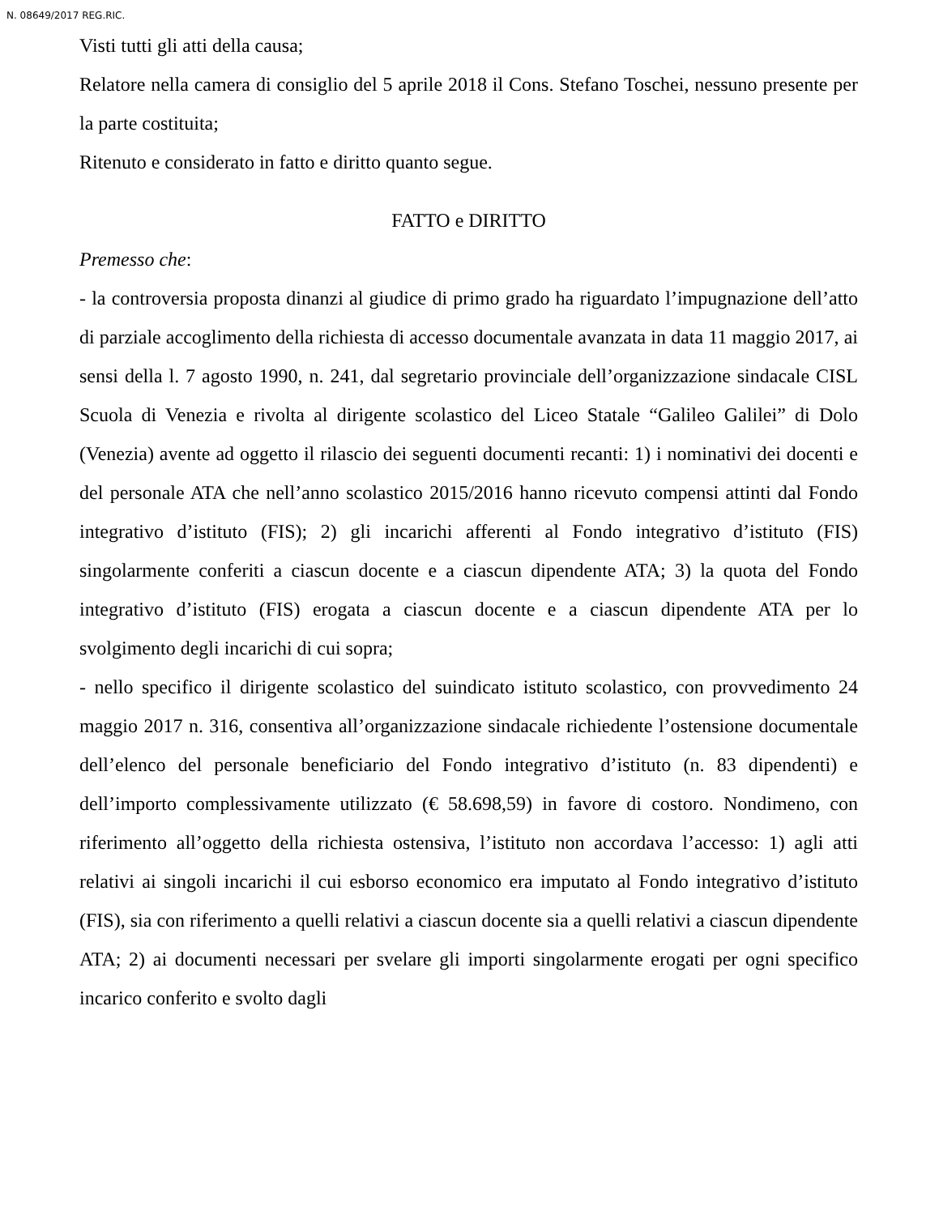N. 08649/2017 REG.RIC.
Visti tutti gli atti della causa;
Relatore nella camera di consiglio del 5 aprile 2018 il Cons. Stefano Toschei, nessuno presente per la parte costituita;
Ritenuto e considerato in fatto e diritto quanto segue.
FATTO e DIRITTO
Premesso che:
- la controversia proposta dinanzi al giudice di primo grado ha riguardato l’impugnazione dell’atto di parziale accoglimento della richiesta di accesso documentale avanzata in data 11 maggio 2017, ai sensi della l. 7 agosto 1990, n. 241, dal segretario provinciale dell’organizzazione sindacale CISL Scuola di Venezia e rivolta al dirigente scolastico del Liceo Statale “Galileo Galilei” di Dolo (Venezia) avente ad oggetto il rilascio dei seguenti documenti recanti: 1) i nominativi dei docenti e del personale ATA che nell’anno scolastico 2015/2016 hanno ricevuto compensi attinti dal Fondo integrativo d’istituto (FIS); 2) gli incarichi afferenti al Fondo integrativo d’istituto (FIS) singolarmente conferiti a ciascun docente e a ciascun dipendente ATA; 3) la quota del Fondo integrativo d’istituto (FIS) erogata a ciascun docente e a ciascun dipendente ATA per lo svolgimento degli incarichi di cui sopra;
- nello specifico il dirigente scolastico del suindicato istituto scolastico, con provvedimento 24 maggio 2017 n. 316, consentiva all’organizzazione sindacale richiedente l’ostensione documentale dell’elenco del personale beneficiario del Fondo integrativo d’istituto (n. 83 dipendenti) e dell’importo complessivamente utilizzato (€ 58.698,59) in favore di costoro. Nondimeno, con riferimento all’oggetto della richiesta ostensiva, l’istituto non accordava l’accesso: 1) agli atti relativi ai singoli incarichi il cui esborso economico era imputato al Fondo integrativo d’istituto (FIS), sia con riferimento a quelli relativi a ciascun docente sia a quelli relativi a ciascun dipendente ATA; 2) ai documenti necessari per svelare gli importi singolarmente erogati per ogni specifico incarico conferito e svolto dagli